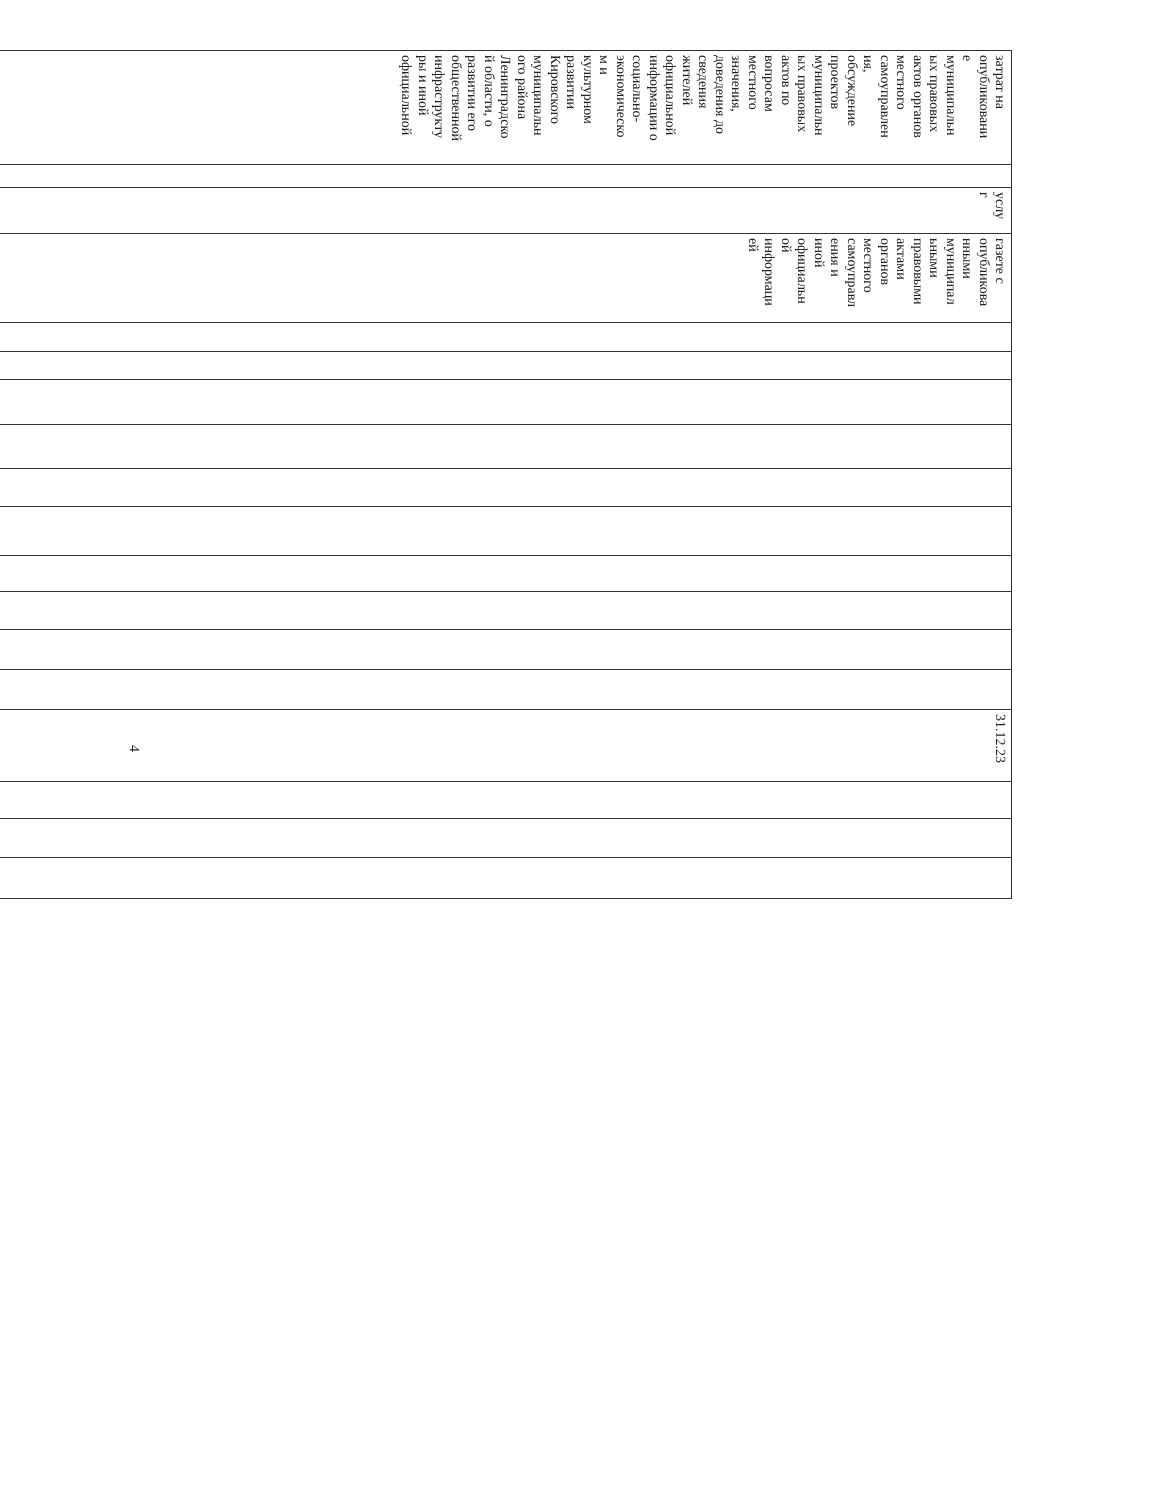| затрат на опубликовани е муниципальн ых правовых актов органов местного самоуправлен ия, обсуждение проектов муниципальн ых правовых актов по вопросам местного значения, доведения до сведения жителей официальной информации о социально- экономическо м и культурном развитии Кировского муниципальн ого района Ленинградско й области, о развитии его общественной инфраструкту ры и иной официальной | | услу г | газете с опубликова нными муниципал ьными правовыми актами органов местного самоуправл ения и иной официальн ой информаци ей | | | | | | | | | | | 31.12.23 | | | |
4